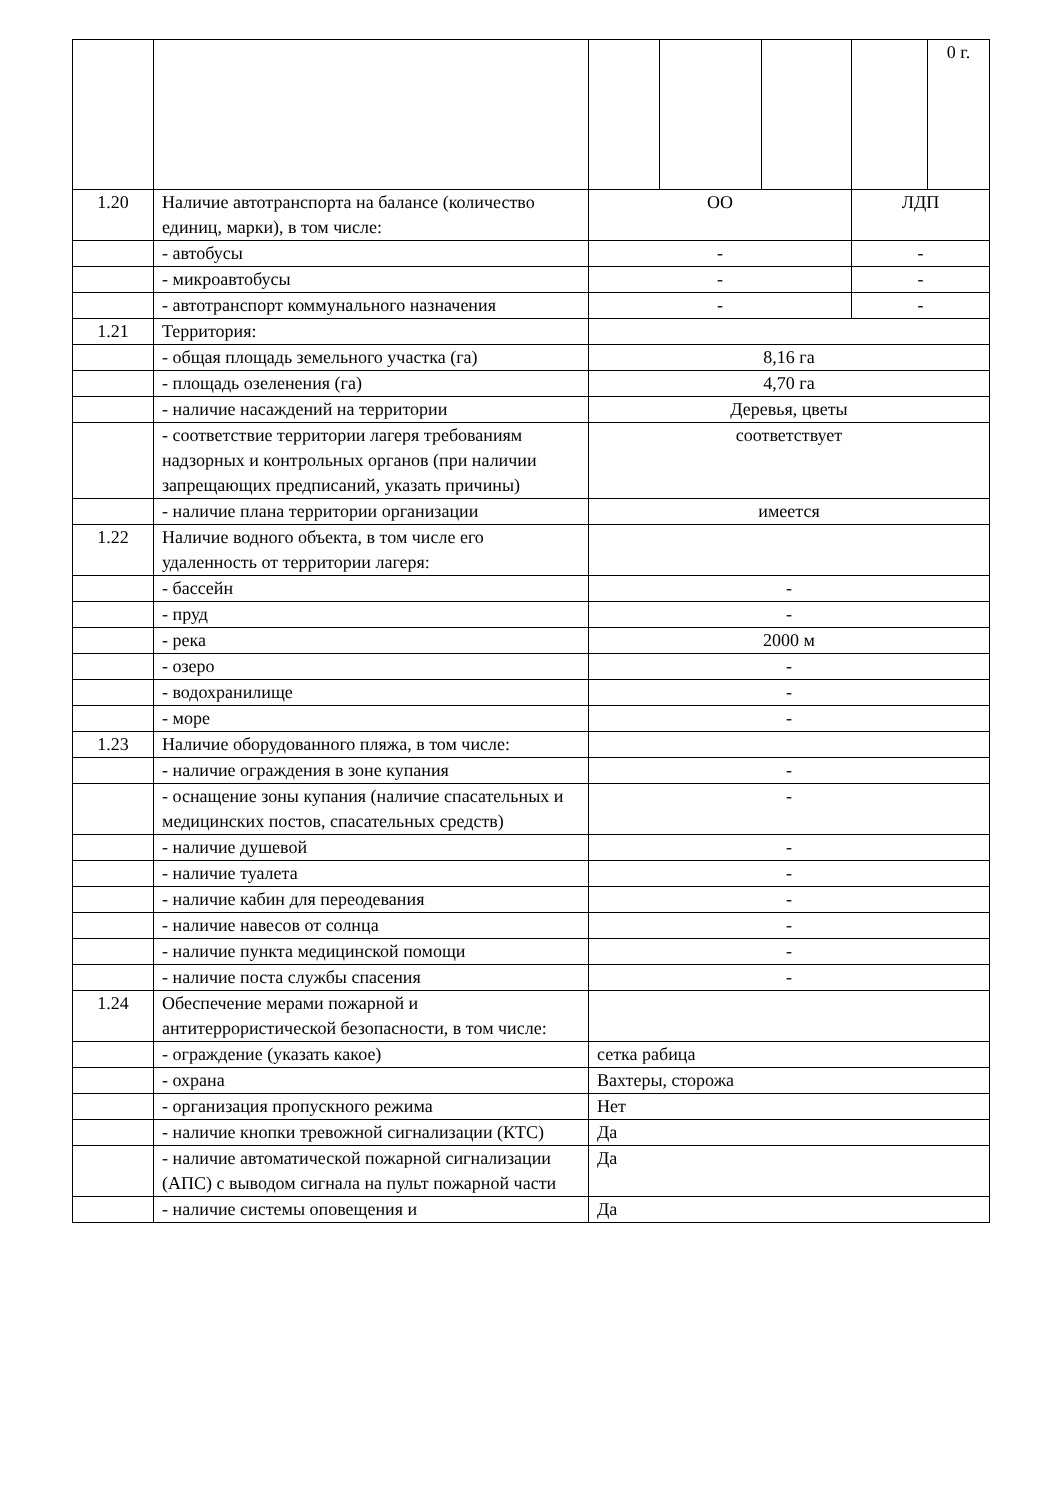| | | | | | | 0 г. |
| 1.20 | Наличие автотранспорта на балансе (количество единиц, марки), в том числе: | ОО | | | ЛДП | |
| | - автобусы | - | | | - | |
| | - микроавтобусы | - | | | - | |
| | - автотранспорт коммунального назначения | - | | | - | |
| 1.21 | Территория: | | | | | |
| | - общая площадь земельного участка (га) | 8,16 га | | | | |
| | - площадь озеленения (га) | 4,70 га | | | | |
| | - наличие насаждений на территории | Деревья, цветы | | | | |
| | - соответствие территории лагеря требованиям надзорных и контрольных органов (при наличии запрещающих предписаний, указать причины) | соответствует | | | | |
| | - наличие плана территории организации | имеется | | | | |
| 1.22 | Наличие водного объекта, в том числе его удаленность от территории лагеря: | | | | | |
| | - бассейн | - | | | | |
| | - пруд | - | | | | |
| | - река | 2000 м | | | | |
| | - озеро | - | | | | |
| | - водохранилище | - | | | | |
| | - море | - | | | | |
| 1.23 | Наличие оборудованного пляжа, в том числе: | | | | | |
| | - наличие ограждения в зоне купания | - | | | | |
| | - оснащение зоны купания (наличие спасательных и медицинских постов, спасательных средств) | - | | | | |
| | - наличие душевой | - | | | | |
| | - наличие туалета | - | | | | |
| | - наличие кабин для переодевания | - | | | | |
| | - наличие навесов от солнца | - | | | | |
| | - наличие пункта медицинской помощи | - | | | | |
| | - наличие поста службы спасения | - | | | | |
| 1.24 | Обеспечение мерами пожарной и антитеррористической безопасности, в том числе: | | | | | |
| | - ограждение (указать какое) | сетка рабица | | | | |
| | - охрана | Вахтеры, сторожа | | | | |
| | - организация пропускного режима | Нет | | | | |
| | - наличие кнопки тревожной сигнализации (КТС) | Да | | | | |
| | - наличие автоматической пожарной сигнализации (АПС) с выводом сигнала на пульт пожарной части | Да | | | | |
| | - наличие системы оповещения и | Да | | | | |